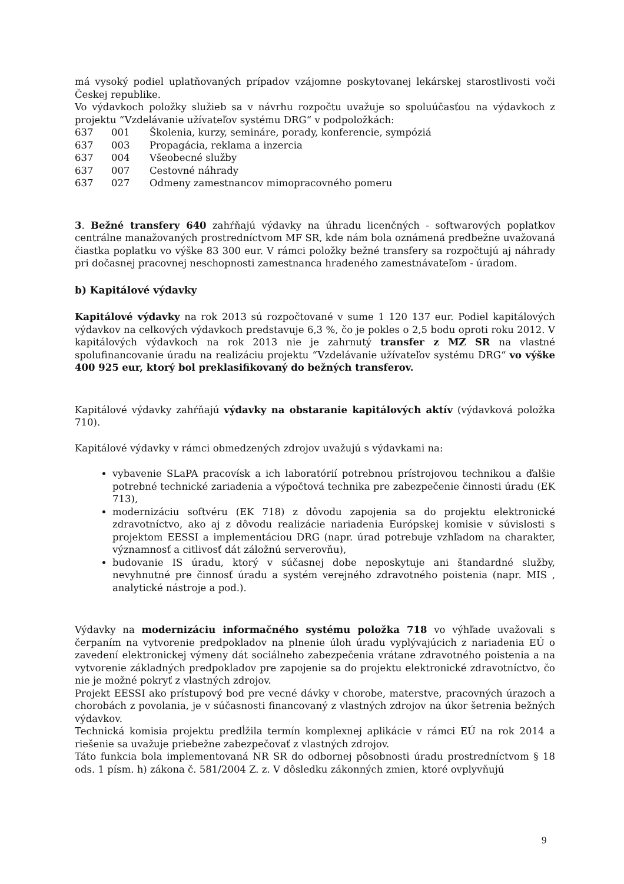má vysoký podiel uplatňovaných prípadov vzájomne poskytovanej lekárskej starostlivosti voči Českej republike.
Vo výdavkoch položky služieb sa v návrhu rozpočtu uvažuje so spoluúčasťou na výdavkoch z projektu “Vzdelávanie užívateľov systému DRG“ v podpoložkách:
637 001 Školenia, kurzy, semináre, porady, konferencie, sympóziá
637 003 Propagácia, reklama a inzercia
637 004 Všeobecné služby
637 007 Cestovné náhrady
637 027 Odmeny zamestnancov mimopracovného pomeru
3. Bežné transfery 640 zahŕňajú výdavky na úhradu licenčných - softwarových poplatkov centrálne manažovaných prostredníctvom MF SR, kde nám bola oznámená predbežne uvažovaná čiastka poplatku vo výške 83 300 eur. V rámci položky bežné transfery sa rozpočtujú aj náhrady pri dočasnej pracovnej neschopnosti zamestnanca hradeného zamestnávateľom - úradom.
b) Kapitálové výdavky
Kapitálové výdavky na rok 2013 sú rozpočtované v sume 1 120 137 eur. Podiel kapitálových výdavkov na celkových výdavkoch predstavuje 6,3 %, čo je pokles o 2,5 bodu oproti roku 2012. V kapitálových výdavkoch na rok 2013 nie je zahrnutý transfer z MZ SR na vlastné spolufinancovanie úradu na realizáciu projektu “Vzdelávanie užívateľov systému DRG“ vo výške 400 925 eur, ktorý bol preklasifikovaný do bežných transferov.
Kapitálové výdavky zahŕňajú výdavky na obstaranie kapitálových aktív (výdavková položka 710).
Kapitálové výdavky v rámci obmedzených zdrojov uvažujú s výdavkami na:
vybavenie SLaPA pracovísk a ich laboratórií potrebnou prístrojovou technikou a ďalšie potrebné technické zariadenia a výpočtová technika pre zabezpečenie činnosti úradu (EK 713),
modernizáciu softvéru (EK 718) z dôvodu zapojenia sa do projektu elektronické zdravotníctvo, ako aj z dôvodu realizácie nariadenia Európskej komisie v súvislosti s projektom EESSI a implementáciou DRG (napr. úrad potrebuje vzhľadom na charakter, významnosť a citlivosť dát záložnú serverovňu),
budovanie IS úradu, ktorý v súčasnej dobe neposkytuje ani štandardné služby, nevyhnutné pre činnosť úradu a systém verejného zdravotného poistenia (napr. MIS , analytické nástroje a pod.).
Výdavky na modernizáciu informačného systému položka 718 vo výhľade uvažovali s čerpaním na vytvorenie predpokladov na plnenie úloh úradu vyplývajúcich z nariadenia EÚ o zavedení elektronickej výmeny dát sociálneho zabezpečenia vrátane zdravotného poistenia a na vytvorenie základných predpokladov pre zapojenie sa do projektu elektronické zdravotníctvo, čo nie je možné pokryť z vlastných zdrojov.
Projekt EESSI ako prístupový bod pre vecné dávky v chorobe, materstve, pracovných úrazoch a chorobách z povolania, je v súčasnosti financovaný z vlastných zdrojov na úkor šetrenia bežných výdavkov.
Technická komisia projektu predĺžila termín komplexnej aplikácie v rámci EÚ na rok 2014 a riešenie sa uvažuje priebežne zabezpečovať z vlastných zdrojov.
Táto funkcia bola implementovaná NR SR do odbornej pôsobnosti úradu prostredníctvom § 18 ods. 1 písm. h) zákona č. 581/2004 Z. z. V dôsledku zákonných zmien, ktoré ovplyvňujú
9